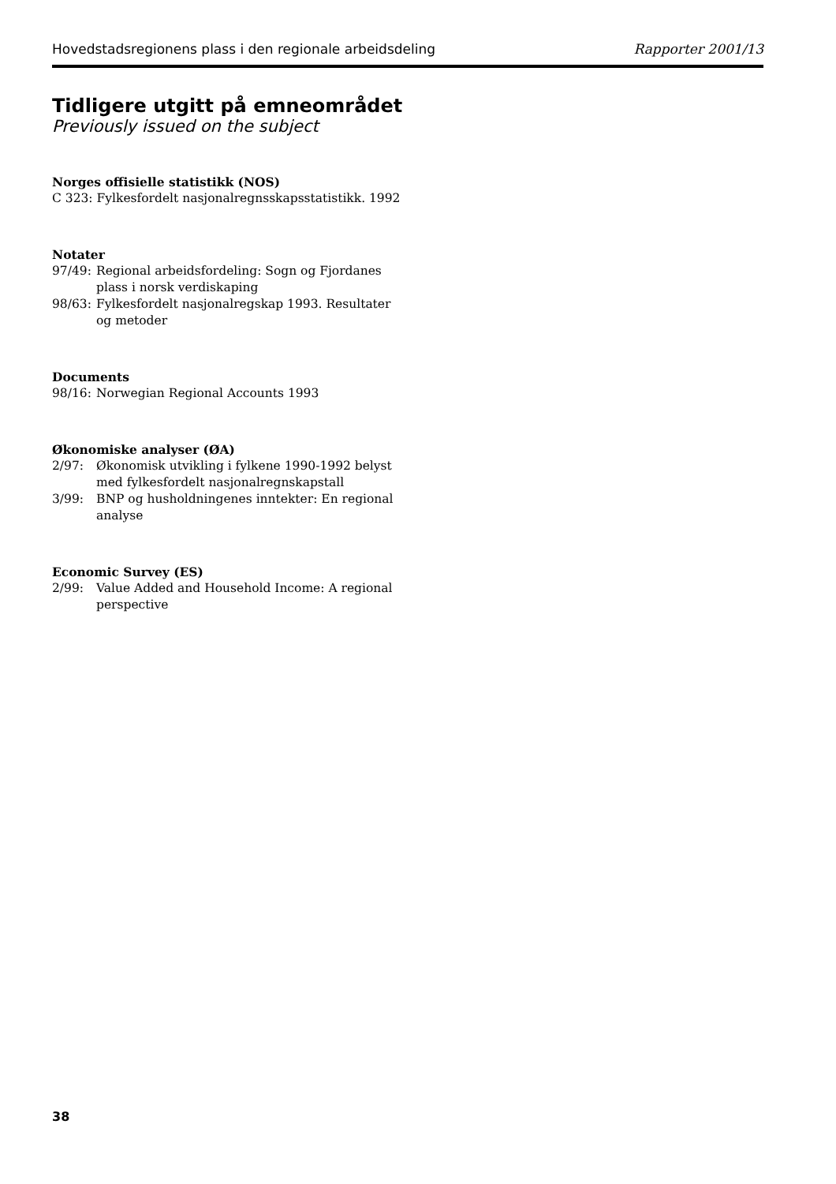Hovedstadsregionens plass i den regionale arbeidsdeling Rapporter 2001/13
Tidligere utgitt på emneområdet
Previously issued on the subject
Norges offisielle statistikk (NOS)
C 323: Fylkesfordelt nasjonalregnsskapsstatistikk. 1992
Notater
97/49: Regional arbeidsfordeling: Sogn og Fjordanes plass i norsk verdiskaping
98/63: Fylkesfordelt nasjonalregskap 1993. Resultater og metoder
Documents
98/16: Norwegian Regional Accounts 1993
Økonomiske analyser (ØA)
2/97: Økonomisk utvikling i fylkene 1990-1992 belyst med fylkesfordelt nasjonalregnskapstall
3/99: BNP og husholdningenes inntekter: En regional analyse
Economic Survey (ES)
2/99: Value Added and Household Income: A regional perspective
38